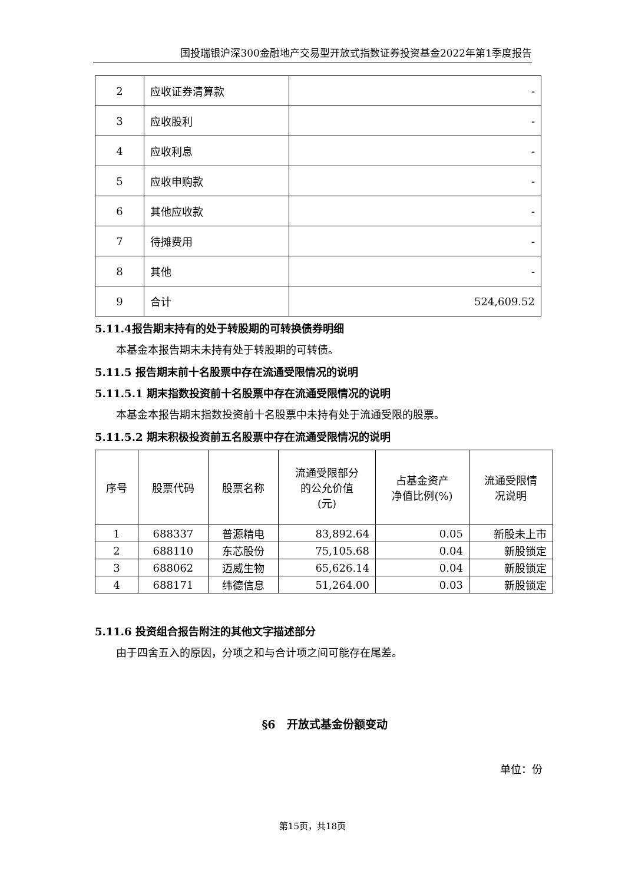国投瑞银沪深300金融地产交易型开放式指数证券投资基金2022年第1季度报告
| 2 | 应收证券清算款 | - |
| 3 | 应收股利 | - |
| 4 | 应收利息 | - |
| 5 | 应收申购款 | - |
| 6 | 其他应收款 | - |
| 7 | 待摊费用 | - |
| 8 | 其他 | - |
| 9 | 合计 | 524,609.52 |
5.11.4报告期末持有的处于转股期的可转换债券明细
本基金本报告期末未持有处于转股期的可转债。
5.11.5 报告期末前十名股票中存在流通受限情况的说明
5.11.5.1 期末指数投资前十名股票中存在流通受限情况的说明
本基金本报告期末指数投资前十名股票中未持有处于流通受限的股票。
5.11.5.2 期末积极投资前五名股票中存在流通受限情况的说明
| 序号 | 股票代码 | 股票名称 | 流通受限部分 的公允价值 (元) | 占基金资产 净值比例(%) | 流通受限情 况说明 |
| 1 | 688337 | 普源精电 | 83,892.64 | 0.05 | 新股未上市 |
| 2 | 688110 | 东芯股份 | 75,105.68 | 0.04 | 新股锁定 |
| 3 | 688062 | 迈威生物 | 65,626.14 | 0.04 | 新股锁定 |
| 4 | 688171 | 纬德信息 | 51,264.00 | 0.03 | 新股锁定 |
5.11.6 投资组合报告附注的其他文字描述部分
由于四舍五入的原因，分项之和与合计项之间可能存在尾差。
§6　开放式基金份额变动
单位：份
第15页，共18页